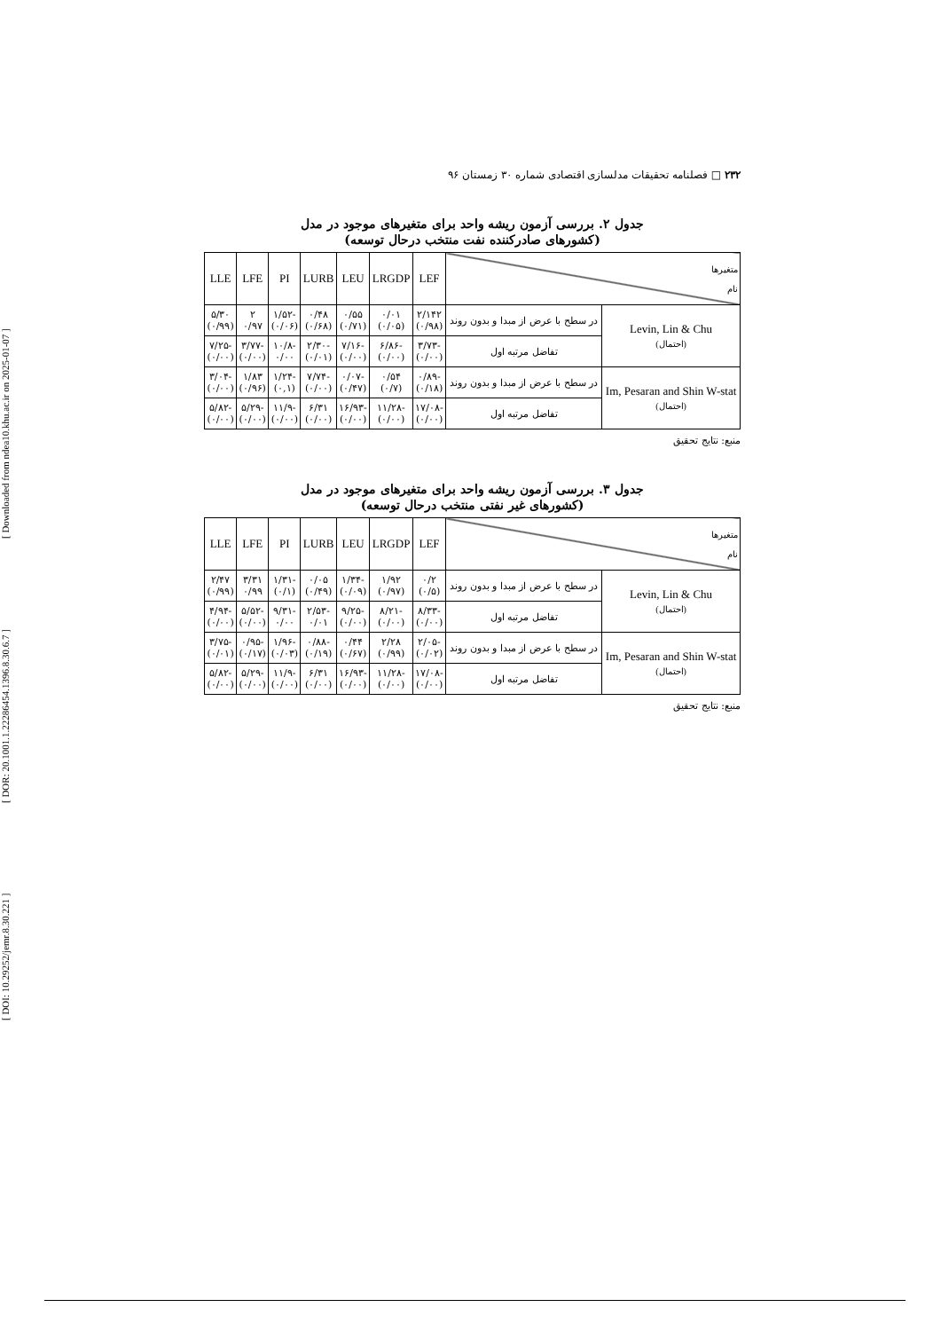[ DOI: 10.29252/jemr.8.30.221 ] [ DOR: 20.1001.1.22286454.1396.8.30.6.7 ] [ Downloaded from ndea10.khu.ac.ir on 2025-01-07 ]
۲۳۲ □ فصلنامه تحقیقات مدلسازی اقتصادی شماره ۳۰ زمستان ۹۶
جدول ۲. بررسی آزمون ریشه واحد برای متغیرهای موجود در مدل
(کشورهای صادرکننده نفت منتخب درحال توسعه)
| متغیرها نام | | LEF | LRGDP | LEU | LURB | PI | LFE | LLE |
| --- | --- | --- | --- | --- | --- | --- | --- | --- |
| Levin, Lin & Chu (احتمال) | در سطح با عرض از مبدا و بدون روند | ۲/۱۴۲ (۰/۹۸) | ۰/۰۱ (۰/۰۵) | ۰/۵۵ (۰/۷۱) | ۰/۴۸ (۰/۶۸) | -۱/۵۲ (۰/۰۶) | ۲ ۰/۹۷ | ۵/۳۰ (۰/۹۹) |
| | تفاضل مرتبه اول | -۳/۷۳ (۰/۰۰) | -۶/۸۶ (۰/۰۰) | -۷/۱۶ (۰/۰۰) | -۲/۳۰ (۰/۰۱) | -۱۰/۸ ۰/۰۰ | -۳/۷۷ (۰/۰۰) | -۷/۲۵ (۰/۰۰) |
| Im, Pesaran and Shin W-stat (احتمال) | در سطح با عرض از مبدا و بدون روند | -۰/۸۹ (۰/۱۸) | ۰/۵۴ (۰/۷) | -۰/۰۷ (۰/۴۷) | -۷/۷۴ (۰/۰۰) | -۱/۲۴ (۰,۱) | ۱/۸۳ (۰/۹۶) | -۳/۰۴ (۰/۰۰) |
| | تفاضل مرتبه اول | -۱۷/۰۸ (۰/۰۰) | -۱۱/۲۸ (۰/۰۰) | -۱۶/۹۳ (۰/۰۰) | ۶/۳۱ (۰/۰۰) | -۱۱/۹ (۰/۰۰) | -۵/۲۹ (۰/۰۰) | -۵/۸۲ (۰/۰۰) |
منبع: نتایج تحقیق
جدول ۳. بررسی آزمون ریشه واحد برای متغیرهای موجود در مدل
(کشورهای غیر نفتی منتخب درحال توسعه)
| متغیرها نام | | LEF | LRGDP | LEU | LURB | PI | LFE | LLE |
| --- | --- | --- | --- | --- | --- | --- | --- | --- |
| Levin, Lin & Chu (احتمال) | در سطح با عرض از مبدا و بدون روند | ۰/۲ (۰/۵) | ۱/۹۲ (۰/۹۷) | -۱/۳۴ (۰/۰۹) | ۰/۰۵ (۰/۴۹) | -۱/۳۱ (۰/۱) | ۳/۳۱ ۰/۹۹ | ۲/۴۷ (۰/۹۹) |
| | تفاضل مرتبه اول | -۸/۳۳ (۰/۰۰) | -۸/۲۱ (۰/۰۰) | -۹/۲۵ (۰/۰۰) | -۲/۵۳ ۰/۰۱ | -۹/۳۱ ۰/۰۰ | -۵/۵۲ (۰/۰۰) | -۴/۹۴ (۰/۰۰) |
| Im, Pesaran and Shin W-stat (احتمال) | در سطح با عرض از مبدا و بدون روند | -۲/۰۵ (۰/۰۲) | ۲/۲۸ (۰/۹۹) | ۰/۴۴ (۰/۶۷) | -۰/۸۸ (۰/۱۹) | -۱/۹۶ (۰/۰۳) | -۰/۹۵ (۰/۱۷) | -۳/۷۵ (۰/۰۱) |
| | تفاضل مرتبه اول | -۱۷/۰۸ (۰/۰۰) | -۱۱/۲۸ (۰/۰۰) | -۱۶/۹۳ (۰/۰۰) | ۶/۳۱ (۰/۰۰) | -۱۱/۹ (۰/۰۰) | -۵/۲۹ (۰/۰۰) | -۵/۸۲ (۰/۰۰) |
منبع: نتایج تحقیق